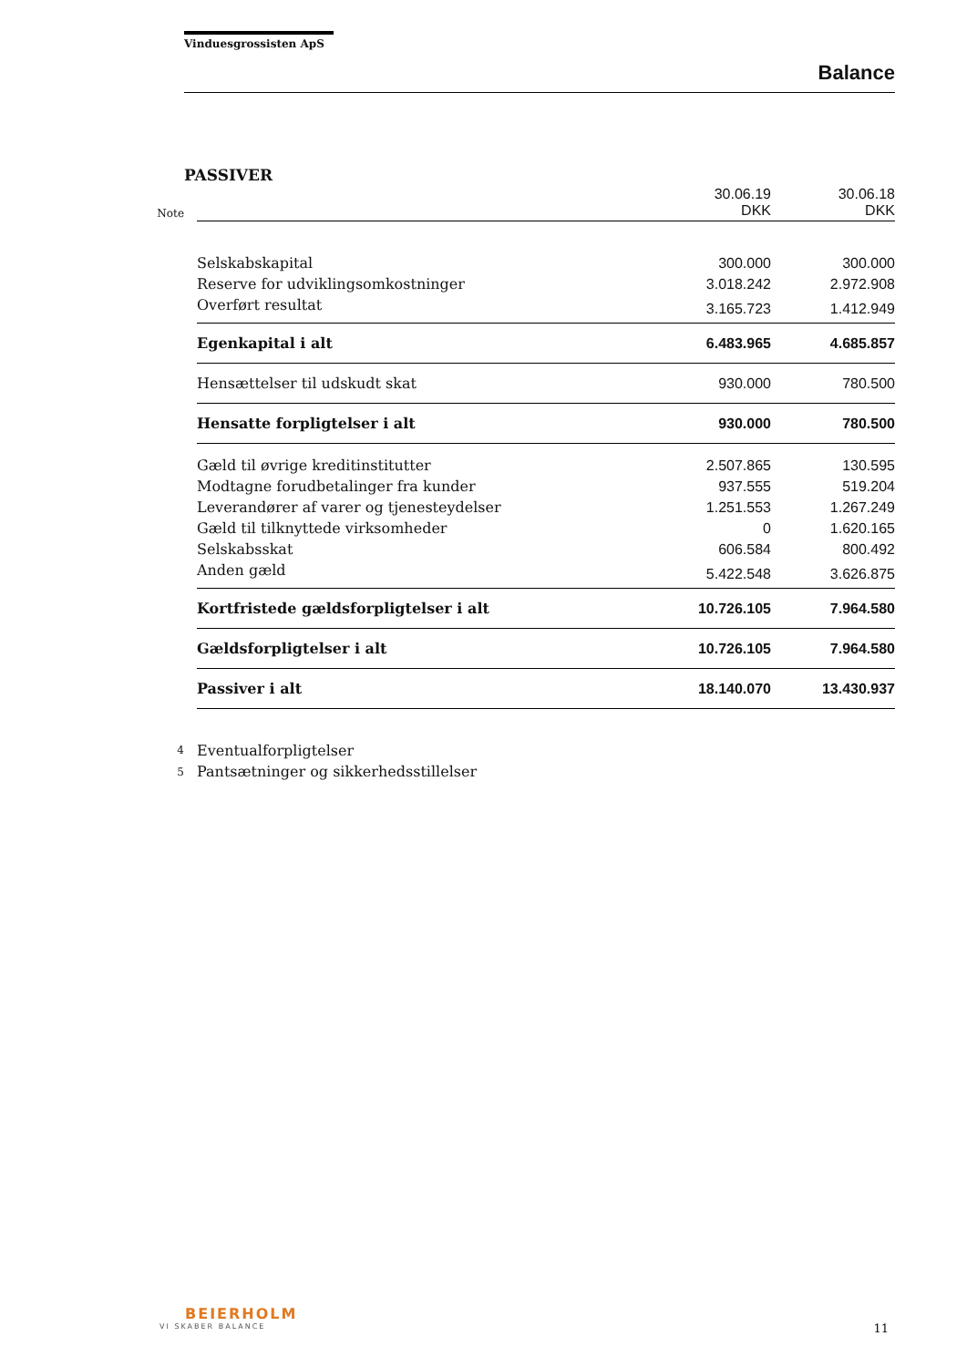Vinduesgrossisten ApS
Balance
PASSIVER
| Note | | 30.06.19 DKK | 30.06.18 DKK |
| | Selskabskapital | 300.000 | 300.000 |
| | Reserve for udviklingsomkostninger | 3.018.242 | 2.972.908 |
| | Overført resultat | 3.165.723 | 1.412.949 |
| | Egenkapital i alt | 6.483.965 | 4.685.857 |
| | Hensættelser til udskudt skat | 930.000 | 780.500 |
| | Hensatte forpligtelser i alt | 930.000 | 780.500 |
| | Gæld til øvrige kreditinstitutter | 2.507.865 | 130.595 |
| | Modtagne forudbetalinger fra kunder | 937.555 | 519.204 |
| | Leverandører af varer og tjenesteydelser | 1.251.553 | 1.267.249 |
| | Gæld til tilknyttede virksomheder | 0 | 1.620.165 |
| | Selskabsskat | 606.584 | 800.492 |
| | Anden gæld | 5.422.548 | 3.626.875 |
| | Kortfristede gældsforpligtelser i alt | 10.726.105 | 7.964.580 |
| | Gældsforpligtelser i alt | 10.726.105 | 7.964.580 |
| | Passiver i alt | 18.140.070 | 13.430.937 |
| 4 | Eventualforpligtelser | | |
| 5 | Pantsætninger og sikkerhedsstillelser | | |
BEIERHOLM
VI SKABER BALANCE
11